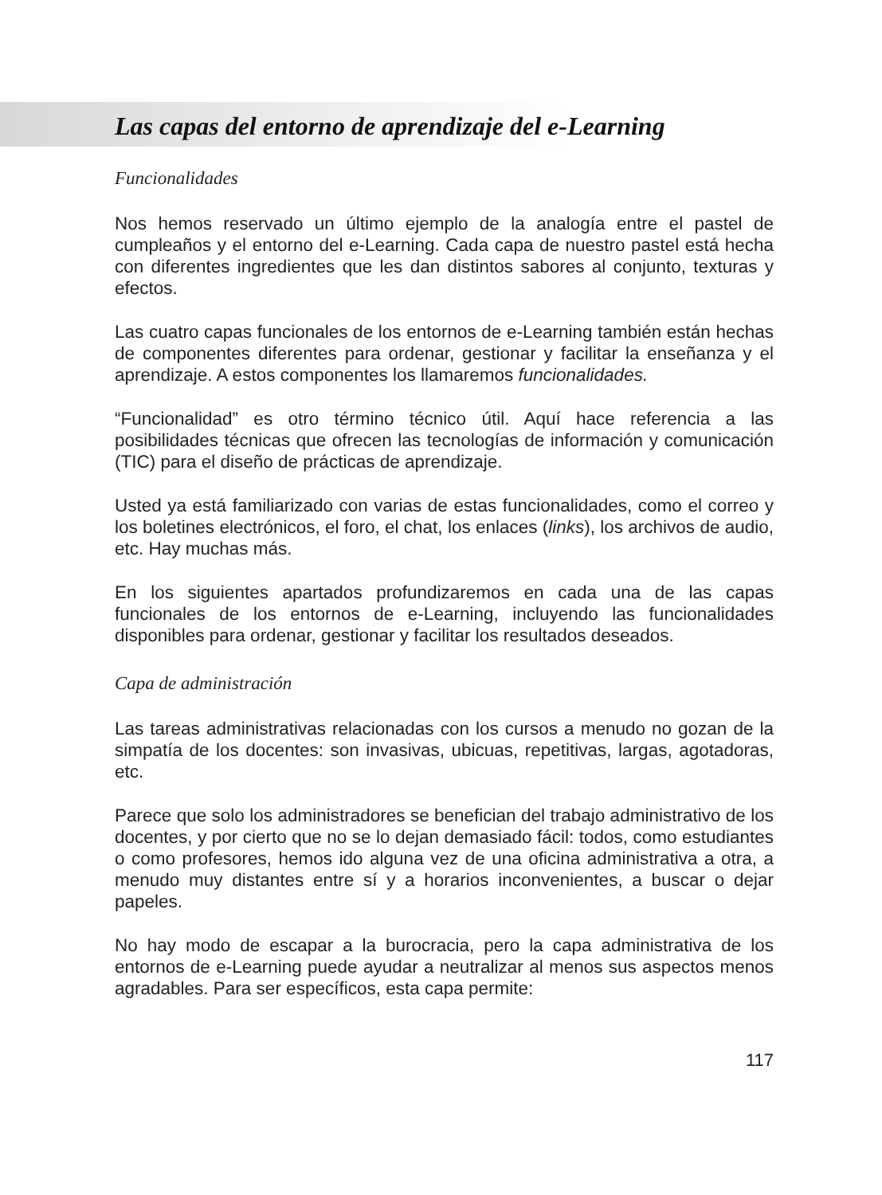Las capas del entorno de aprendizaje del e-Learning
Funcionalidades
Nos hemos reservado un último ejemplo de la analogía entre el pastel de cumpleaños y el entorno del e-Learning. Cada capa de nuestro pastel está hecha con diferentes ingredientes que les dan distintos sabores al conjunto, texturas y efectos.
Las cuatro capas funcionales de los entornos de e-Learning también están hechas de componentes diferentes para ordenar, gestionar y facilitar la enseñanza y el aprendizaje. A estos componentes los llamaremos funcionalidades.
“Funcionalidad” es otro término técnico útil. Aquí hace referencia a las posibilidades técnicas que ofrecen las tecnologías de información y comunicación (TIC) para el diseño de prácticas de aprendizaje.
Usted ya está familiarizado con varias de estas funcionalidades, como el correo y los boletines electrónicos, el foro, el chat, los enlaces (links), los archivos de audio, etc. Hay muchas más.
En los siguientes apartados profundizaremos en cada una de las capas funcionales de los entornos de e-Learning, incluyendo las funcionalidades disponibles para ordenar, gestionar y facilitar los resultados deseados.
Capa de administración
Las tareas administrativas relacionadas con los cursos a menudo no gozan de la simpatía de los docentes: son invasivas, ubicuas, repetitivas, largas, agotadoras, etc.
Parece que solo los administradores se benefician del trabajo administrativo de los docentes, y por cierto que no se lo dejan demasiado fácil: todos, como estudiantes o como profesores, hemos ido alguna vez de una oficina administrativa a otra, a menudo muy distantes entre sí y a horarios inconvenientes, a buscar o dejar papeles.
No hay modo de escapar a la burocracia, pero la capa administrativa de los entornos de e-Learning puede ayudar a neutralizar al menos sus aspectos menos agradables. Para ser específicos, esta capa permite:
117